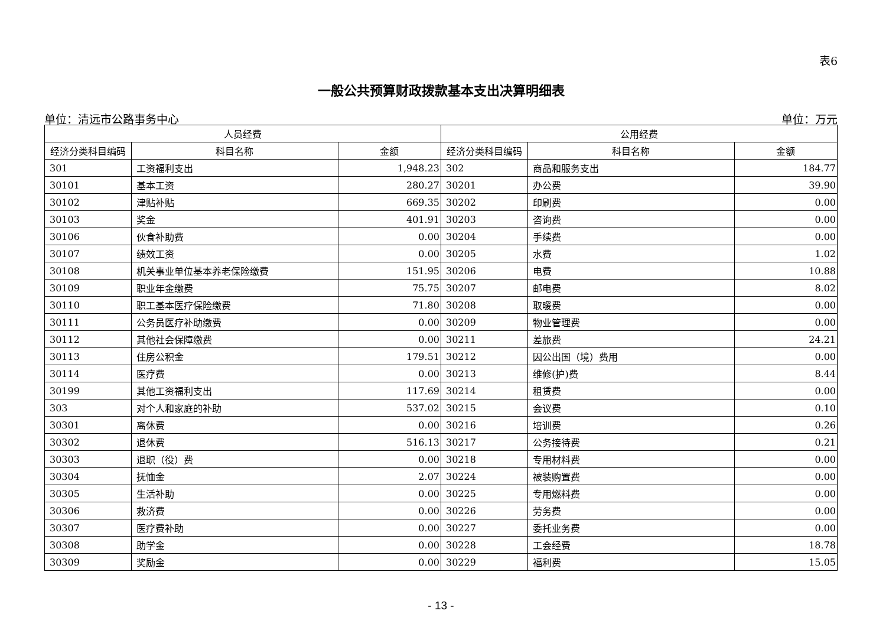表6
一般公共预算财政拨款基本支出决算明细表
单位：清远市公路事务中心 单位：万元
| 人员经费 | | | 公用经费 | | |
| --- | --- | --- | --- | --- | --- |
| 经济分类科目编码 | 科目名称 | 金额 | 经济分类科目编码 | 科目名称 | 金额 |
| 301 | 工资福利支出 | 1,948.23 | 302 | 商品和服务支出 | 184.77 |
| 30101 | 基本工资 | 280.27 | 30201 | 办公费 | 39.90 |
| 30102 | 津贴补贴 | 669.35 | 30202 | 印刷费 | 0.00 |
| 30103 | 奖金 | 401.91 | 30203 | 咨询费 | 0.00 |
| 30106 | 伙食补助费 | 0.00 | 30204 | 手续费 | 0.00 |
| 30107 | 绩效工资 | 0.00 | 30205 | 水费 | 1.02 |
| 30108 | 机关事业单位基本养老保险缴费 | 151.95 | 30206 | 电费 | 10.88 |
| 30109 | 职业年金缴费 | 75.75 | 30207 | 邮电费 | 8.02 |
| 30110 | 职工基本医疗保险缴费 | 71.80 | 30208 | 取暖费 | 0.00 |
| 30111 | 公务员医疗补助缴费 | 0.00 | 30209 | 物业管理费 | 0.00 |
| 30112 | 其他社会保障缴费 | 0.00 | 30211 | 差旅费 | 24.21 |
| 30113 | 住房公积金 | 179.51 | 30212 | 因公出国（境）费用 | 0.00 |
| 30114 | 医疗费 | 0.00 | 30213 | 维修(护)费 | 8.44 |
| 30199 | 其他工资福利支出 | 117.69 | 30214 | 租赁费 | 0.00 |
| 303 | 对个人和家庭的补助 | 537.02 | 30215 | 会议费 | 0.10 |
| 30301 | 离休费 | 0.00 | 30216 | 培训费 | 0.26 |
| 30302 | 退休费 | 516.13 | 30217 | 公务接待费 | 0.21 |
| 30303 | 退职（役）费 | 0.00 | 30218 | 专用材料费 | 0.00 |
| 30304 | 抚恤金 | 2.07 | 30224 | 被装购置费 | 0.00 |
| 30305 | 生活补助 | 0.00 | 30225 | 专用燃料费 | 0.00 |
| 30306 | 救济费 | 0.00 | 30226 | 劳务费 | 0.00 |
| 30307 | 医疗费补助 | 0.00 | 30227 | 委托业务费 | 0.00 |
| 30308 | 助学金 | 0.00 | 30228 | 工会经费 | 18.78 |
| 30309 | 奖励金 | 0.00 | 30229 | 福利费 | 15.05 |
- 13 -